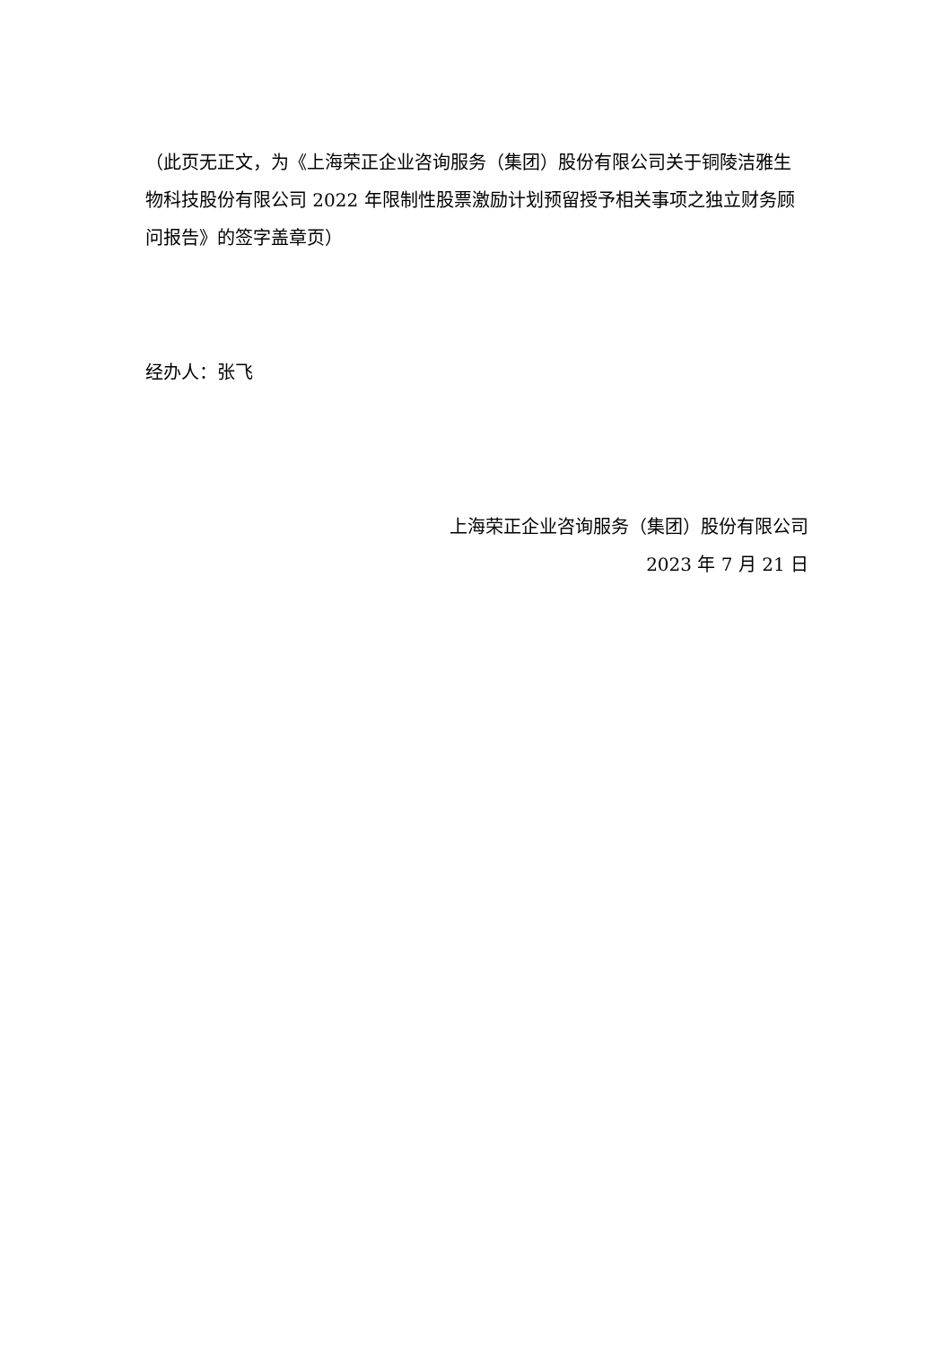（此页无正文，为《上海荣正企业咨询服务（集团）股份有限公司关于铜陵洁雅生物科技股份有限公司 2022 年限制性股票激励计划预留授予相关事项之独立财务顾问报告》的签字盖章页）
经办人：张飞
上海荣正企业咨询服务（集团）股份有限公司
2023 年 7 月 21 日